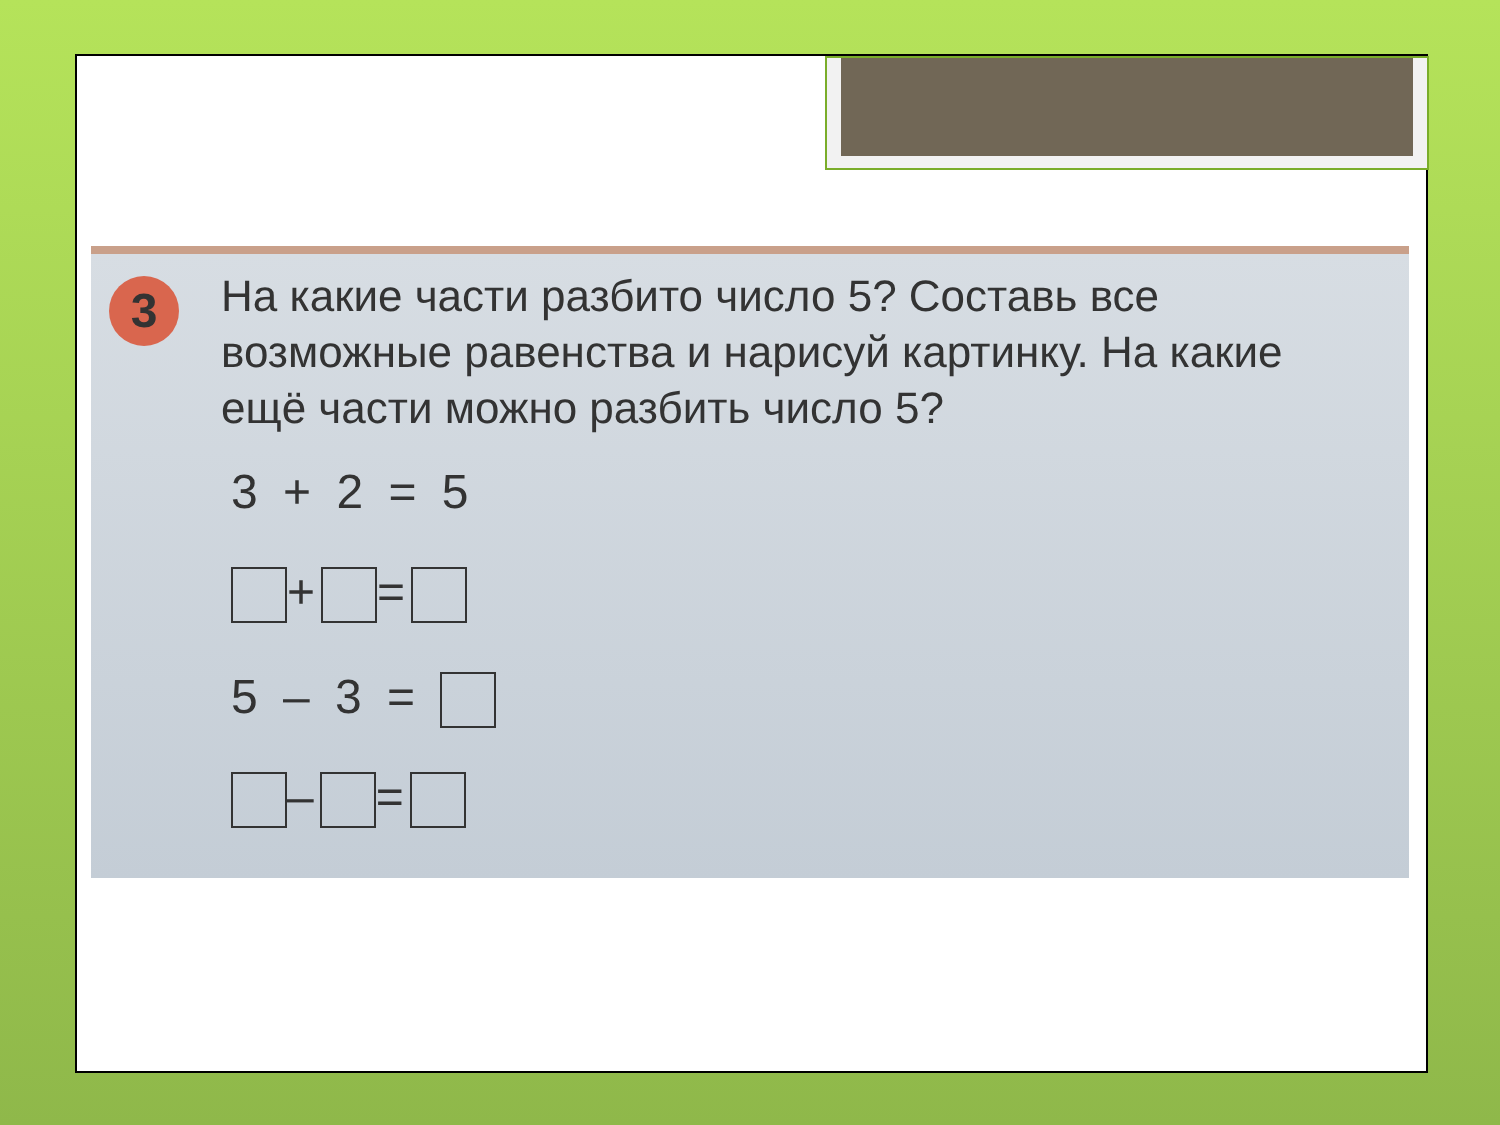3
На какие части разбито число 5? Составь все возможные равенства и нарисуй картинку. На какие ещё части можно разбить число 5?
3 + 2 = 5
+ =
5 – 3 =
– =